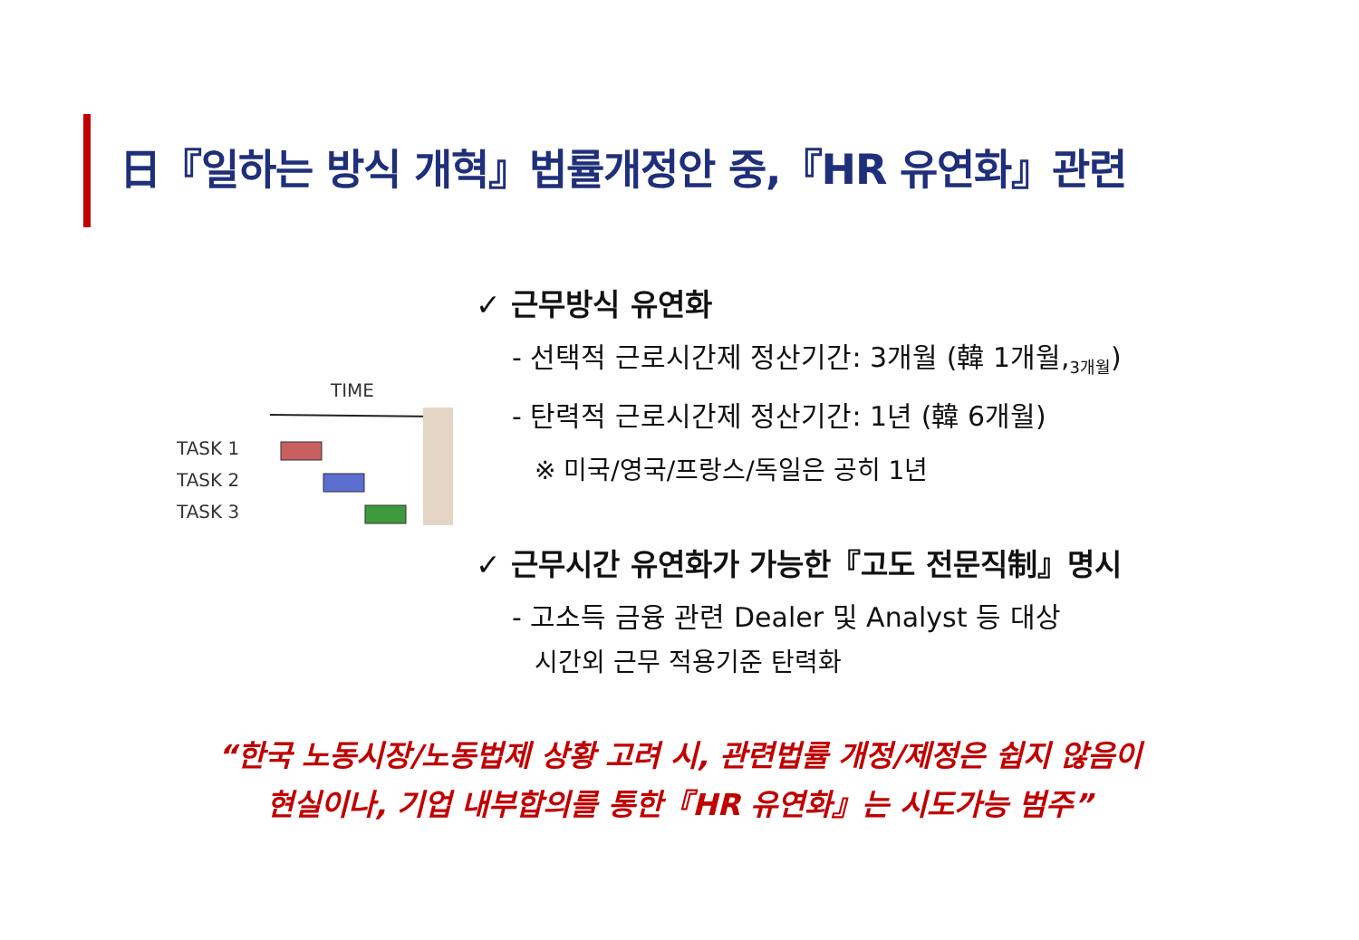日『일하는 방식 개혁』법률개정안 중,『HR 유연화』관련
TIME
TASK 1
TASK 2
TASK 3
✓ 근무방식 유연화
- 선택적 근로시간제 정산기간: 3개월 (韓 1개월,<sub>3개월</sub>)
- 탄력적 근로시간제 정산기간: 1년 (韓 6개월)
※ 미국/영국/프랑스/독일은 공히 1년
✓ 근무시간 유연화가 가능한『고도 전문직制』명시
- 고소득 금융 관련 Dealer 및 Analyst 등 대상
시간외 근무 적용기준 탄력화
“한국 노동시장/노동법제 상황 고려 시, 관련법률 개정/제정은 쉽지 않음이
현실이나, 기업 내부합의를 통한『HR 유연화』는 시도가능 범주”